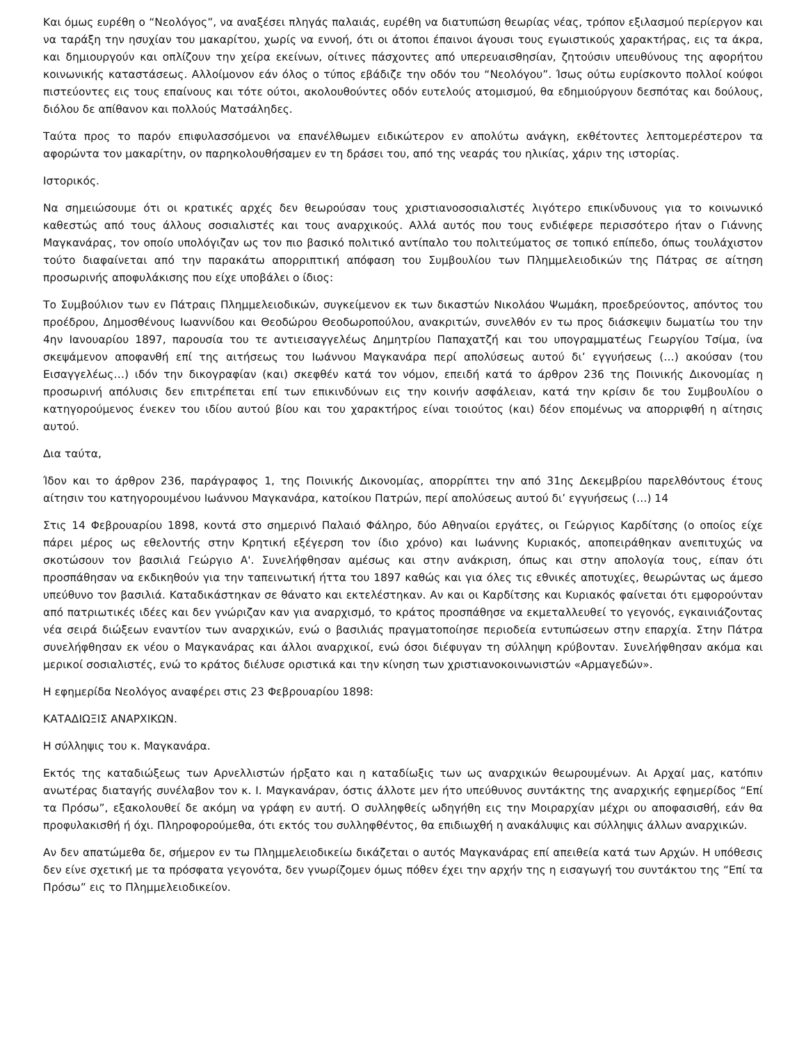Και όμως ευρέθη ο “Νεολόγος”, να αναξέσει πληγάς παλαιάς, ευρέθη να διατυπώση θεωρίας νέας, τρόπον εξιλασμού περίεργον και να ταράξη την ησυχίαν του μακαρίτου, χωρίς να εννοή, ότι οι άτοποι έπαινοι άγουσι τους εγωιστικούς χαρακτήρας, εις τα άκρα, και δημιουργούν και οπλίζουν την χείρα εκείνων, οίτινες πάσχοντες από υπερευαισθησίαν, ζητούσιν υπευθύνους της αφορήτου κοινωνικής καταστάσεως. Αλλοίμονον εάν όλος ο τύπος εβάδιζε την οδόν του “Νεολόγου”. Ίσως ούτω ευρίσκοντο πολλοί κούφοι πιστεύοντες εις τους επαίνους και τότε ούτοι, ακολουθούντες οδόν ευτελούς ατομισμού, θα εδημιούργουν δεσπότας και δούλους, διόλου δε απίθανον και πολλούς Ματσάληδες.
Ταύτα προς το παρόν επιφυλασσόμενοι να επανέλθωμεν ειδικώτερον εν απολύτω ανάγκη, εκθέτοντες λεπτομερέστερον τα αφορώντα τον μακαρίτην, ον παρηκολουθήσαμεν εν τη δράσει του, από της νεαράς του ηλικίας, χάριν της ιστορίας.
Ιστορικός.
Να σημειώσουμε ότι οι κρατικές αρχές δεν θεωρούσαν τους χριστιανοσοσιαλιστές λιγότερο επικίνδυνους για το κοινωνικό καθεστώς από τους άλλους σοσιαλιστές και τους αναρχικούς. Αλλά αυτός που τους ενδιέφερε περισσότερο ήταν ο Γιάννης Μαγκανάρας, τον οποίο υπολόγιζαν ως τον πιο βασικό πολιτικό αντίπαλο του πολιτεύματος σε τοπικό επίπεδο, όπως τουλάχιστον τούτο διαφαίνεται από την παρακάτω απορριπτική απόφαση του Συμβουλίου των Πλημμελειοδικών της Πάτρας σε αίτηση προσωρινής αποφυλάκισης που είχε υποβάλει ο ίδιος:
Το Συμβούλιον των εν Πάτραις Πλημμελειοδικών, συγκείμενον εκ των δικαστών Νικολάου Ψωμάκη, προεδρεύοντος, απόντος του προέδρου, Δημοσθένους Ιωαννίδου και Θεοδώρου Θεοδωροπούλου, ανακριτών, συνελθόν εν τω προς διάσκεψιν δωματίω του την 4ην Ιανουαρίου 1897, παρουσία του τε αντιεισαγγελέως Δημητρίου Παπαχατζή και του υπογραμματέως Γεωργίου Τσίμα, ίνα σκεψάμενον αποφανθή επί της αιτήσεως του Ιωάννου Μαγκανάρα περί απολύσεως αυτού δι’ εγγυήσεως (…) ακούσαν (του Εισαγγελέως…) ιδόν την δικογραφίαν (και) σκεφθέν κατά τον νόμον, επειδή κατά το άρθρον 236 της Ποινικής Δικονομίας η προσωρινή απόλυσις δεν επιτρέπεται επί των επικινδύνων εις την κοινήν ασφάλειαν, κατά την κρίσιν δε του Συμβουλίου ο κατηγορούμενος ένεκεν του ιδίου αυτού βίου και του χαρακτήρος είναι τοιούτος (και) δέον επομένως να απορριφθή η αίτησις αυτού.
Δια ταύτα,
Ίδον και το άρθρον 236, παράγραφος 1, της Ποινικής Δικονομίας, απορρίπτει την από 31ης Δεκεμβρίου παρελθόντους έτους αίτησιν του κατηγορουμένου Ιωάννου Μαγκανάρα, κατοίκου Πατρών, περί απολύσεως αυτού δι’ εγγυήσεως (…) 14
Στις 14 Φεβρουαρίου 1898, κοντά στο σημερινό Παλαιό Φάληρο, δύο Αθηναίοι εργάτες, οι Γεώργιος Καρδίτσης (ο οποίος είχε πάρει μέρος ως εθελοντής στην Κρητική εξέγερση τον ίδιο χρόνο) και Ιωάννης Κυριακός, αποπειράθηκαν ανεπιτυχώς να σκοτώσουν τον βασιλιά Γεώργιο Α'. Συνελήφθησαν αμέσως και στην ανάκριση, όπως και στην απολογία τους, είπαν ότι προσπάθησαν να εκδικηθούν για την ταπεινωτική ήττα του 1897 καθώς και για όλες τις εθνικές αποτυχίες, θεωρώντας ως άμεσο υπεύθυνο τον βασιλιά. Καταδικάστηκαν σε θάνατο και εκτελέστηκαν. Αν και οι Καρδίτσης και Κυριακός φαίνεται ότι εμφορούνταν από πατριωτικές ιδέες και δεν γνώριζαν καν για αναρχισμό, το κράτος προσπάθησε να εκμεταλλευθεί το γεγονός, εγκαινιάζοντας νέα σειρά διώξεων εναντίον των αναρχικών, ενώ ο βασιλιάς πραγματοποίησε περιοδεία εντυπώσεων στην επαρχία. Στην Πάτρα συνελήφθησαν εκ νέου ο Μαγκανάρας και άλλοι αναρχικοί, ενώ όσοι διέφυγαν τη σύλληψη κρύβονταν. Συνελήφθησαν ακόμα και μερικοί σοσιαλιστές, ενώ το κράτος διέλυσε οριστικά και την κίνηση των χριστιανοκοινωνιστών «Αρμαγεδών».
Η εφημερίδα Νεολόγος αναφέρει στις 23 Φεβρουαρίου 1898:
ΚΑΤΑΔΙΩΞΙΣ ΑΝΑΡΧΙΚΩΝ.
Η σύλληψις του κ. Μαγκανάρα.
Εκτός της καταδιώξεως των Αρνελλιστών ήρξατο και η καταδίωξις των ως αναρχικών θεωρουμένων. Αι Αρχαί μας, κατόπιν ανωτέρας διαταγής συνέλαβον τον κ. Ι. Μαγκανάραν, όστις άλλοτε μεν ήτο υπεύθυνος συντάκτης της αναρχικής εφημερίδος “Επί τα Πρόσω”, εξακολουθεί δε ακόμη να γράφη εν αυτή. Ο συλληφθείς ωδηγήθη εις την Μοιραρχίαν μέχρι ου αποφασισθή, εάν θα προφυλακισθή ή όχι. Πληροφορούμεθα, ότι εκτός του συλληφθέντος, θα επιδιωχθή η ανακάλυψις και σύλληψις άλλων αναρχικών.
Αν δεν απατώμεθα δε, σήμερον εν τω Πλημμελειοδικείω δικάζεται ο αυτός Μαγκανάρας επί απειθεία κατά των Αρχών. Η υπόθεσις δεν είνε σχετική με τα πρόσφατα γεγονότα, δεν γνωρίζομεν όμως πόθεν έχει την αρχήν της η εισαγωγή του συντάκτου της “Επί τα Πρόσω” εις το Πλημμελειοδικείον.